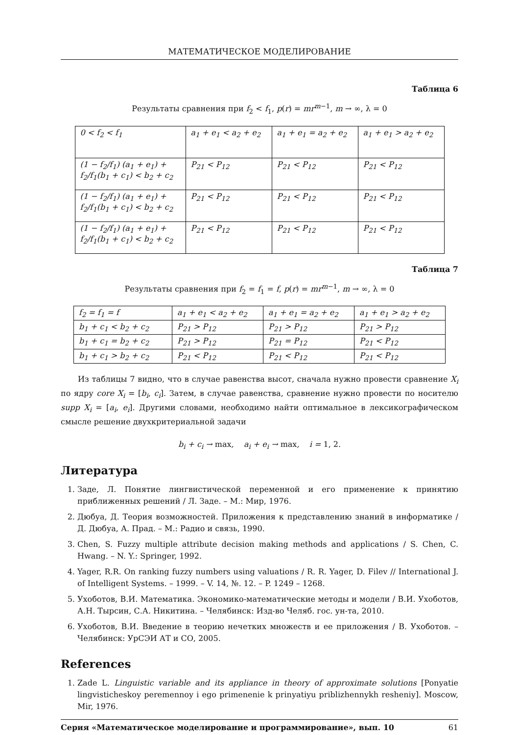МАТЕМАТИЧЕСКОЕ МОДЕЛИРОВАНИЕ
Таблица 6
Результаты сравнения при f<sub>2</sub> < f<sub>1</sub>, p(r) = mr<sup>m−1</sup>, m → ∞, λ = 0
| 0 < f<sub>2</sub> < f<sub>1</sub> | a<sub>1</sub> + e<sub>1</sub> < a<sub>2</sub> + e<sub>2</sub> | a<sub>1</sub> + e<sub>1</sub> = a<sub>2</sub> + e<sub>2</sub> | a<sub>1</sub> + e<sub>1</sub> > a<sub>2</sub> + e<sub>2</sub> |
| (1 − f<sub>2</sub>/f<sub>1</sub>) (a<sub>1</sub> + e<sub>1</sub>) + f<sub>2</sub>/f<sub>1</sub>(b<sub>1</sub> + c<sub>1</sub>) < b<sub>2</sub> + c<sub>2</sub> | P<sub>21</sub> < P<sub>12</sub> | P<sub>21</sub> < P<sub>12</sub> | P<sub>21</sub> < P<sub>12</sub> |
| (1 − f<sub>2</sub>/f<sub>1</sub>) (a<sub>1</sub> + e<sub>1</sub>) + f<sub>2</sub>/f<sub>1</sub>(b<sub>1</sub> + c<sub>1</sub>) < b<sub>2</sub> + c<sub>2</sub> | P<sub>21</sub> < P<sub>12</sub> | P<sub>21</sub> < P<sub>12</sub> | P<sub>21</sub> < P<sub>12</sub> |
| (1 − f<sub>2</sub>/f<sub>1</sub>) (a<sub>1</sub> + e<sub>1</sub>) + f<sub>2</sub>/f<sub>1</sub>(b<sub>1</sub> + c<sub>1</sub>) < b<sub>2</sub> + c<sub>2</sub> | P<sub>21</sub> < P<sub>12</sub> | P<sub>21</sub> < P<sub>12</sub> | P<sub>21</sub> < P<sub>12</sub> |
Таблица 7
Результаты сравнения при f<sub>2</sub> = f<sub>1</sub> = f, p(r) = mr<sup>m−1</sup>, m → ∞, λ = 0
| f<sub>2</sub> = f<sub>1</sub> = f | a<sub>1</sub> + e<sub>1</sub> < a<sub>2</sub> + e<sub>2</sub> | a<sub>1</sub> + e<sub>1</sub> = a<sub>2</sub> + e<sub>2</sub> | a<sub>1</sub> + e<sub>1</sub> > a<sub>2</sub> + e<sub>2</sub> |
| b<sub>1</sub> + c<sub>1</sub> < b<sub>2</sub> + c<sub>2</sub> | P<sub>21</sub> > P<sub>12</sub> | P<sub>21</sub> > P<sub>12</sub> | P<sub>21</sub> > P<sub>12</sub> |
| b<sub>1</sub> + c<sub>1</sub> = b<sub>2</sub> + c<sub>2</sub> | P<sub>21</sub> > P<sub>12</sub> | P<sub>21</sub> = P<sub>12</sub> | P<sub>21</sub> < P<sub>12</sub> |
| b<sub>1</sub> + c<sub>1</sub> > b<sub>2</sub> + c<sub>2</sub> | P<sub>21</sub> < P<sub>12</sub> | P<sub>21</sub> < P<sub>12</sub> | P<sub>21</sub> < P<sub>12</sub> |
Из таблицы 7 видно, что в случае равенства высот, сначала нужно провести сравнение X<sub>i</sub> по ядру core X<sub>i</sub> = [b<sub>i</sub>, c<sub>i</sub>]. Затем, в случае равенства, сравнение нужно провести по носителю supp X<sub>i</sub> = [a<sub>i</sub>, e<sub>i</sub>]. Другими словами, необходимо найти оптимальное в лексикографическом смысле решение двухкритериальной задачи
b<sub>i</sub> + c<sub>i</sub> → max, a<sub>i</sub> + e<sub>i</sub> → max, i = 1, 2.
Литература
1. Заде, Л. Понятие лингвистической переменной и его применение к принятию приближенных решений / Л. Заде. – М.: Мир, 1976.
2. Дюбуа, Д. Теория возможностей. Приложения к представлению знаний в информатике / Д. Дюбуа, А. Прад. – М.: Радио и связь, 1990.
3. Chen, S. Fuzzy multiple attribute decision making methods and applications / S. Chen, C. Hwang. – N. Y.: Springer, 1992.
4. Yager, R.R. On ranking fuzzy numbers using valuations / R. R. Yager, D. Filev // International J. of Intelligent Systems. – 1999. – V. 14, №. 12. – P. 1249 – 1268.
5. Ухоботов, В.И. Математика. Экономико-математические методы и модели / В.И. Ухоботов, А.Н. Тырсин, С.А. Никитина. – Челябинск: Изд-во Челяб. гос. ун-та, 2010.
6. Ухоботов, В.И. Введение в теорию нечетких множеств и ее приложения / В. Ухоботов. – Челябинск: УрСЭИ АТ и СО, 2005.
References
1. Zade L. Linguistic variable and its appliance in theory of approximate solutions [Ponyatie lingvisticheskoy peremennoy i ego primenenie k prinyatiyu priblizhennykh resheniy]. Moscow, Mir, 1976.
Серия «Математическое моделирование и программирование», вып. 10 61